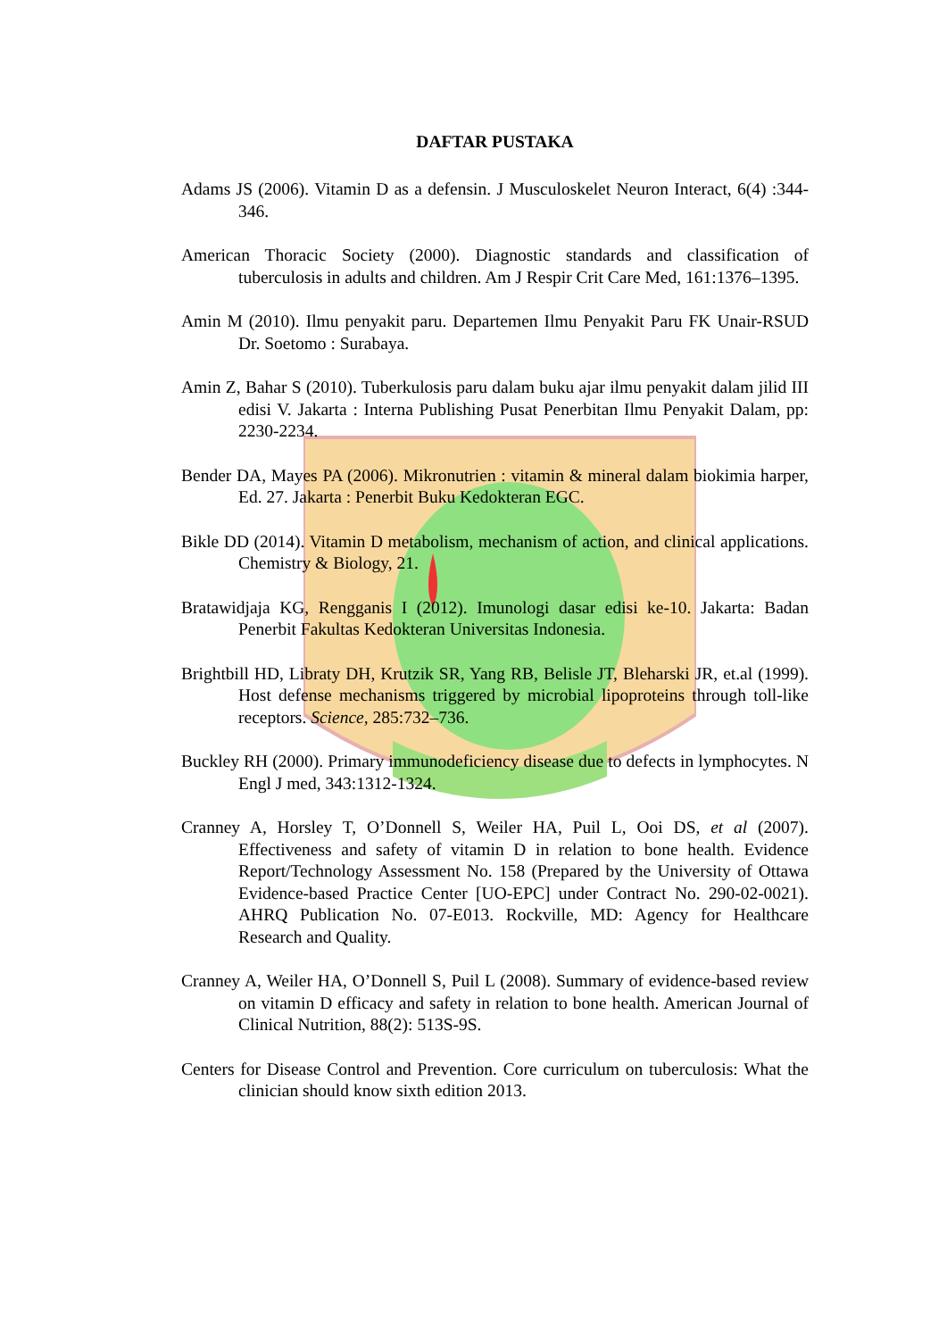DAFTAR PUSTAKA
Adams JS (2006). Vitamin D as a defensin. J Musculoskelet Neuron Interact, 6(4) :344-346.
American Thoracic Society (2000). Diagnostic standards and classification of tuberculosis in adults and children. Am J Respir Crit Care Med, 161:1376–1395.
Amin M (2010). Ilmu penyakit paru. Departemen Ilmu Penyakit Paru FK Unair-RSUD Dr. Soetomo : Surabaya.
Amin Z, Bahar S (2010). Tuberkulosis paru dalam buku ajar ilmu penyakit dalam jilid III edisi V. Jakarta : Interna Publishing Pusat Penerbitan Ilmu Penyakit Dalam, pp: 2230-2234.
Bender DA, Mayes PA (2006). Mikronutrien : vitamin & mineral dalam biokimia harper, Ed. 27. Jakarta : Penerbit Buku Kedokteran EGC.
Bikle DD (2014). Vitamin D metabolism, mechanism of action, and clinical applications. Chemistry & Biology, 21.
Bratawidjaja KG, Rengganis I (2012). Imunologi dasar edisi ke-10. Jakarta: Badan Penerbit Fakultas Kedokteran Universitas Indonesia.
Brightbill HD, Libraty DH, Krutzik SR, Yang RB, Belisle JT, Bleharski JR, et.al (1999). Host defense mechanisms triggered by microbial lipoproteins through toll-like receptors. Science, 285:732–736.
Buckley RH (2000). Primary immunodeficiency disease due to defects in lymphocytes. N Engl J med, 343:1312-1324.
Cranney A, Horsley T, O’Donnell S, Weiler HA, Puil L, Ooi DS, et al (2007). Effectiveness and safety of vitamin D in relation to bone health. Evidence Report/Technology Assessment No. 158 (Prepared by the University of Ottawa Evidence-based Practice Center [UO-EPC] under Contract No. 290-02-0021). AHRQ Publication No. 07-E013. Rockville, MD: Agency for Healthcare Research and Quality.
Cranney A, Weiler HA, O’Donnell S, Puil L (2008). Summary of evidence-based review on vitamin D efficacy and safety in relation to bone health. American Journal of Clinical Nutrition, 88(2): 513S-9S.
Centers for Disease Control and Prevention. Core curriculum on tuberculosis: What the clinician should know sixth edition 2013.